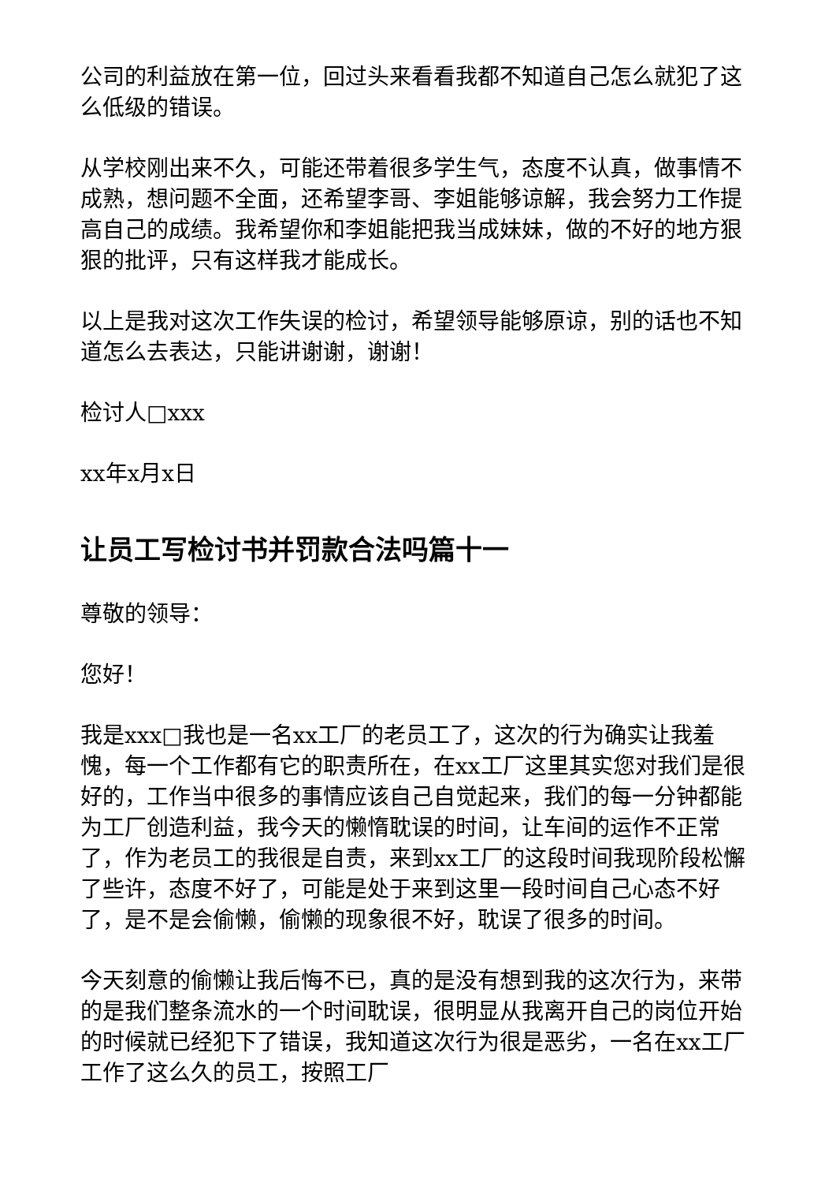公司的利益放在第一位，回过头来看看我都不知道自己怎么就犯了这么低级的错误。
从学校刚出来不久，可能还带着很多学生气，态度不认真，做事情不成熟，想问题不全面，还希望李哥、李姐能够谅解，我会努力工作提高自己的成绩。我希望你和李姐能把我当成妹妹，做的不好的地方狠狠的批评，只有这样我才能成长。
以上是我对这次工作失误的检讨，希望领导能够原谅，别的话也不知道怎么去表达，只能讲谢谢，谢谢！
检讨人□xxx
xx年x月x日
让员工写检讨书并罚款合法吗篇十一
尊敬的领导：
您好！
我是xxx□我也是一名xx工厂的老员工了，这次的行为确实让我羞愧，每一个工作都有它的职责所在，在xx工厂这里其实您对我们是很好的，工作当中很多的事情应该自己自觉起来，我们的每一分钟都能为工厂创造利益，我今天的懒惰耽误的时间，让车间的运作不正常了，作为老员工的我很是自责，来到xx工厂的这段时间我现阶段松懈了些许，态度不好了，可能是处于来到这里一段时间自己心态不好了，是不是会偷懒，偷懒的现象很不好，耽误了很多的时间。
今天刻意的偷懒让我后悔不已，真的是没有想到我的这次行为，来带的是我们整条流水的一个时间耽误，很明显从我离开自己的岗位开始的时候就已经犯下了错误，我知道这次行为很是恶劣，一名在xx工厂工作了这么久的员工，按照工厂